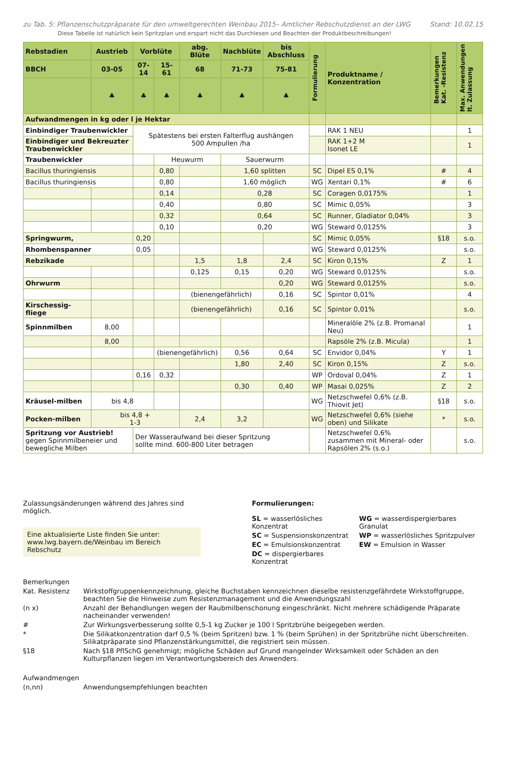zu Tab. 5: Pflanzenschutzpräparate für den umweltgerechten Weinbau 2015– Amtlicher Rebschutzdienst an der LWG Stand: 10.02.15
Diese Tabelle ist natürlich kein Spritzplan und erspart nicht das Durchlesen und Beachten der Produktbeschreibungen!
| Rebstadien | Austrieb | Vorblüte | | abg. Blüte | Nachblüte | bis Abschluss | Formulierung | Produktname / Konzentration | Bemerkungen Kat. -Resistenz | Max. Anwendungen lt. Zulassung |
| --- | --- | --- | --- | --- | --- | --- | --- | --- | --- | --- |
| BBCH | 03-05 | 07-14 | 15-61 | 68 | 71-73 | 75-81 | | | | |
| | ♣ | ♣ | ♣ | ♣ | ♣ | ♣ | | | | |
| Aufwandmengen in kg oder l je Hektar | | | | | | | | | | |
| Einbindiger Traubenwickler | | Spätestens bei ersten Falterflug aushängen 500 Ampullen /ha | | | | | | RAK 1 NEU | | 1 |
| Einbindiger und Bekreuzter Traubenwickler | | | | | | | | RAK 1+2 M Isonet LE | | 1 |
| Traubenwickler | | | Heuwurm | | Sauerwurm | | | | | |
| Bacillus thuringiensis | | | 0,80 | | 1,60 splitten | | SC | Dipel ES 0,1% | # | 4 |
| Bacillus thuringiensis | | | 0,80 | | 1,60 möglich | | WG | Xentari 0,1% | # | 6 |
| | | | 0,14 | | 0,28 | | SC | Coragen 0,0175% | | 1 |
| | | | 0,40 | | 0,80 | | SC | Mimic 0,05% | | 3 |
| | | | 0,32 | | 0,64 | | SC | Runner, Gladiator 0,04% | | 3 |
| | | | 0,10 | | 0,20 | | WG | Steward 0,0125% | | 3 |
| Springwurm, | | 0,20 | | | | | SC | Mimic 0,05% | §18 | s.o. |
| Rhombenspanner | | 0,05 | | | | | WG | Steward 0,0125% | | s.o. |
| Rebzikade | | | | 1,5 | 1,8 | 2,4 | SC | Kiron 0,15% | Z | 1 |
| | | | | 0,125 | 0,15 | 0,20 | WG | Steward 0,0125% | | s.o. |
| Ohrwurm | | | | | | 0,20 | WG | Steward 0,0125% | | s.o. |
| | | | | (bienengefährlich) | | 0,16 | SC | Spintor 0,01% | | 4 |
| Kirschessig-fliege | | | | (bienengefährlich) | | 0,16 | SC | Spintor 0,01% | | s.o. |
| Spinnmilben | 8,00 | | | | | | | Mineralöle 2% (z.B. Promanal Neu) | | 1 |
| | 8,00 | | | | | | | Rapsöle 2% (z.B. Micula) | | 1 |
| | | | (bienengefährlich) | | 0,56 | 0,64 | SC | Envidor 0,04% | Y | 1 |
| | | | | | 1,80 | 2,40 | SC | Kiron 0,15% | Z | s.o. |
| | | 0,16 | 0,32 | | | | WP | Ordoval 0,04% | Z | 1 |
| | | | | | 0,30 | 0,40 | WP | Masai 0,025% | Z | 2 |
| Kräusel-milben | bis 4,8 | | | | | | WG | Netzschwefel 0,6% (z.B. Thiovit Jet) | §18 | s.o. |
| Pocken-milben | bis 4,8 + 1-3 | | | 2,4 | 3,2 | | WG | Netzschwefel 0,6% (siehe oben) und Silikate | * | s.o. |
| Spritzung vor Austrieb! gegen Spinnmilbeneier und bewegliche Milben | | Der Wasseraufwand bei dieser Spritzung sollte mind. 600-800 Liter betragen | | | | | | Netzschwefel 0,6% zusammen mit Mineral- oder Rapsölen 2% (s.o.) | | s.o. |
Zulassungsänderungen während des Jahres sind möglich.
Eine aktualisierte Liste finden Sie unter:
www.lwg.bayern.de/Weinbau im Bereich Rebschutz
Formulierungen:
SL = wasserlösliches Konzentrat WG = wasserdispergierbares Granulat SC = Suspensionskonzentrat WP = wasserlösliches Spritzpulver EC = Emulsionskonzentrat EW = Emulsion in Wasser DC = dispergierbares Konzentrat
Bemerkungen Kat. Resistenz Wirkstoffgruppenkennzeichnung, gleiche Buchstaben kennzeichnen dieselbe resistenzgefährdete Wirkstoffgruppe, beachten Sie die Hinweise zum Resistenzmanagement und die Anwendungszahl (n x) Anzahl der Behandlungen wegen der Raubmilbenschonung eingeschränkt. Nicht mehrere schädigende Präparate nacheinander verwenden! # Zur Wirkungsverbesserung sollte 0,5-1 kg Zucker je 100 l Spritzbrühe beigegeben werden. * Die Silikatkonzentration darf 0,5 % (beim Spritzen) bzw. 1 % (beim Sprühen) in der Spritzbrühe nicht überschreiten. Silikatpräparate sind Pflanzenstärkungsmittel, die registriert sein müssen. §18 Nach §18 PflSchG genehmigt; mögliche Schäden auf Grund mangelnder Wirksamkeit oder Schäden an den Kulturpflanzen liegen im Verantwortungsbereich des Anwenders. Aufwandmengen (n,nn) Anwendungsempfehlungen beachten